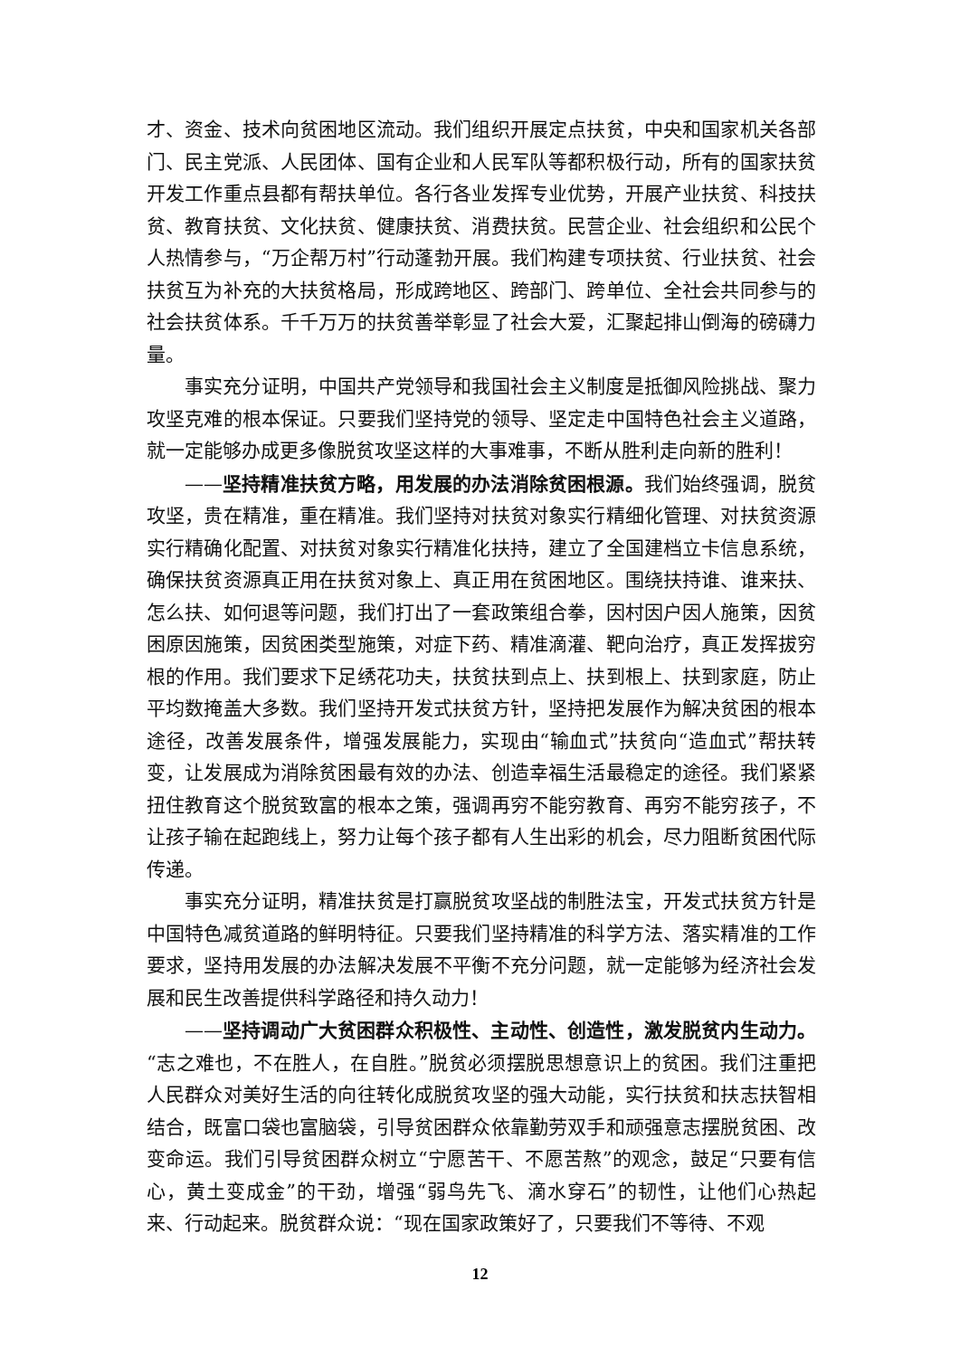才、资金、技术向贫困地区流动。我们组织开展定点扶贫，中央和国家机关各部门、民主党派、人民团体、国有企业和人民军队等都积极行动，所有的国家扶贫开发工作重点县都有帮扶单位。各行各业发挥专业优势，开展产业扶贫、科技扶贫、教育扶贫、文化扶贫、健康扶贫、消费扶贫。民营企业、社会组织和公民个人热情参与，“万企帮万村”行动蓬勃开展。我们构建专项扶贫、行业扶贫、社会扶贫互为补充的大扶贫格局，形成跨地区、跨部门、跨单位、全社会共同参与的社会扶贫体系。千千万万的扶贫善举彰显了社会大爱，汇聚起排山倒海的磅礴力量。
事实充分证明，中国共产党领导和我国社会主义制度是抵御风险挑战、聚力攻坚克难的根本保证。只要我们坚持党的领导、坚定走中国特色社会主义道路，就一定能够办成更多像脱贫攻坚这样的大事难事，不断从胜利走向新的胜利！
——坚持精准扶贫方略，用发展的办法消除贫困根源。我们始终强调，脱贫攻坚，贵在精准，重在精准。我们坚持对扶贫对象实行精细化管理、对扶贫资源实行精确化配置、对扶贫对象实行精准化扶持，建立了全国建档立卡信息系统，确保扶贫资源真正用在扶贫对象上、真正用在贫困地区。围绕扶持谁、谁来扶、怎么扶、如何退等问题，我们打出了一套政策组合拳，因村因户因人施策，因贫困原因施策，因贫困类型施策，对症下药、精准滴灌、靶向治疗，真正发挥拔穷根的作用。我们要求下足绣花功夫，扶贫扶到点上、扶到根上、扶到家庭，防止平均数掩盖大多数。我们坚持开发式扶贫方针，坚持把发展作为解决贫困的根本途径，改善发展条件，增强发展能力，实现由“输血式”扶贫向“造血式”帮扶转变，让发展成为消除贫困最有效的办法、创造幸福生活最稳定的途径。我们紧紧扭住教育这个脱贫致富的根本之策，强调再穷不能穷教育、再穷不能穷孩子，不让孩子输在起跑线上，努力让每个孩子都有人生出彩的机会，尽力阻断贫困代际传递。
事实充分证明，精准扶贫是打赢脱贫攻坚战的制胜法宝，开发式扶贫方针是中国特色减贫道路的鲜明特征。只要我们坚持精准的科学方法、落实精准的工作要求，坚持用发展的办法解决发展不平衡不充分问题，就一定能够为经济社会发展和民生改善提供科学路径和持久动力！
——坚持调动广大贫困群众积极性、主动性、创造性，激发脱贫内生动力。“志之难也，不在胜人，在自胜。”脱贫必须摆脱思想意识上的贫困。我们注重把人民群众对美好生活的向往转化成脱贫攻坚的强大动能，实行扶贫和扶志扶智相结合，既富口袋也富脑袋，引导贫困群众依靠勤劳双手和顽强意志摆脱贫困、改变命运。我们引导贫困群众树立“宁愿苦干、不愿苦熬”的观念，鼓足“只要有信心，黄土变成金”的干劲，增强“弱鸟先飞、滴水穿石”的韧性，让他们心热起来、行动起来。脱贫群众说：“现在国家政策好了，只要我们不等待、不观
12